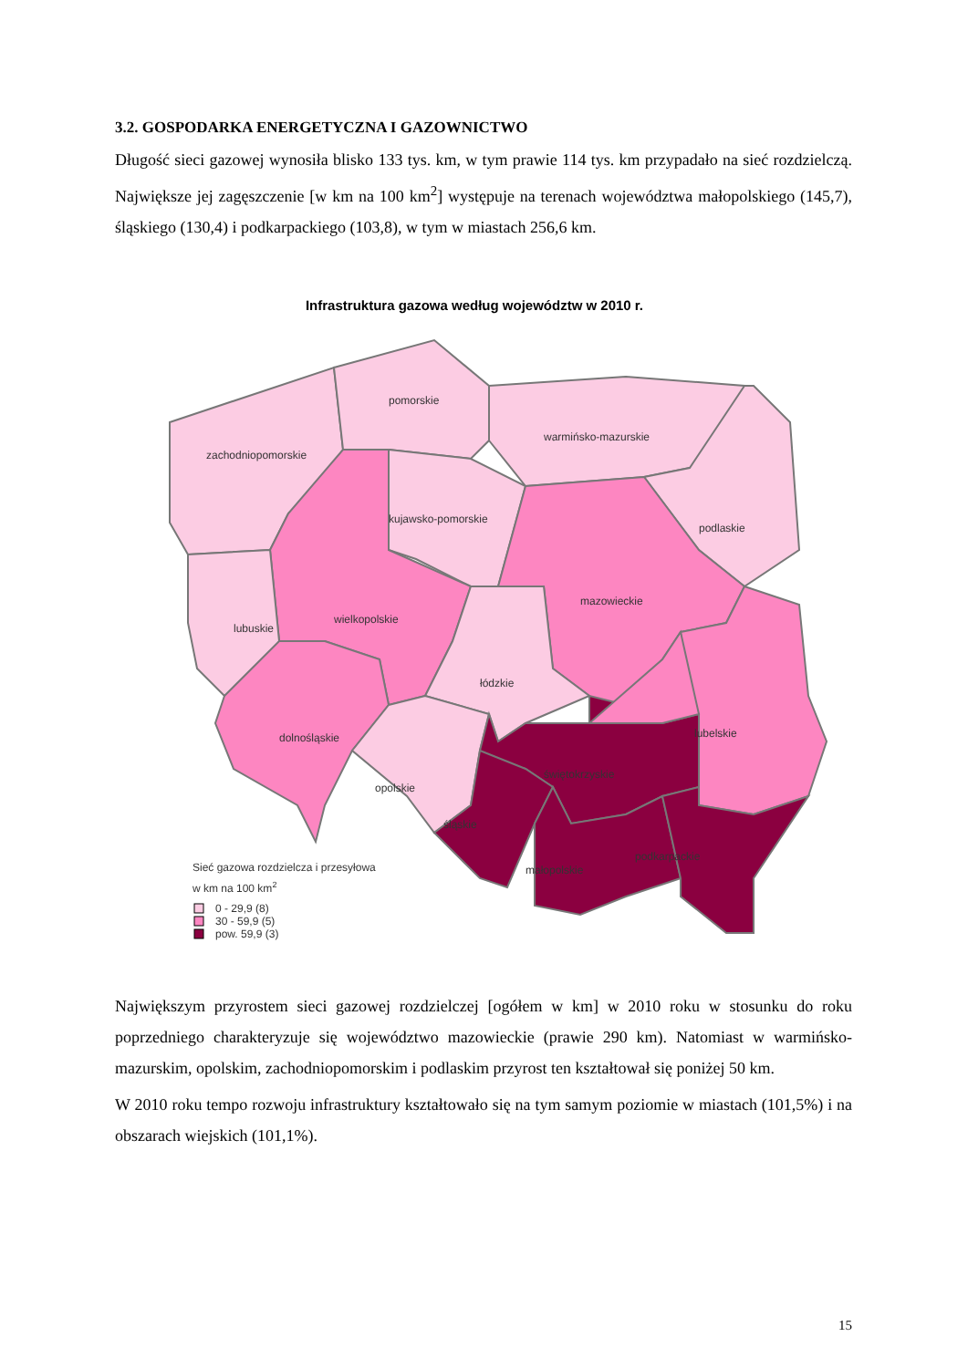3.2. GOSPODARKA ENERGETYCZNA I GAZOWNICTWO
Długość sieci gazowej wynosiła blisko 133 tys. km, w tym prawie 114 tys. km przypadało na sieć rozdzielczą. Największe jej zagęszczenie [w km na 100 km<sup>2</sup>] występuje na terenach województwa małopolskiego (145,7), śląskiego (130,4) i podkarpackiego (103,8), w tym w miastach 256,6 km.
Infrastruktura gazowa według województw w 2010 r.
pomorskie
warmińsko-mazurskie
zachodniopomorskie
kujawsko-pomorskie
podlaskie
mazowieckie
wielkopolskie
lubuskie
łódzkie
dolnośląskie
lubelskie
świętokrzyskie
opolskie
śląskie
podkarpackie
małopolskie
Sieć gazowa rozdzielcza i przesyłowa
w km na 100 km2
0 - 29,9 (8)
30 - 59,9 (5)
pow. 59,9 (3)
Największym przyrostem sieci gazowej rozdzielczej [ogółem w km] w 2010 roku w stosunku do roku poprzedniego charakteryzuje się województwo mazowieckie (prawie 290 km). Natomiast w warmińsko-mazurskim, opolskim, zachodniopomorskim i podlaskim przyrost ten kształtował się poniżej 50 km.
W 2010 roku tempo rozwoju infrastruktury kształtowało się na tym samym poziomie w miastach (101,5%) i na obszarach wiejskich (101,1%).
15